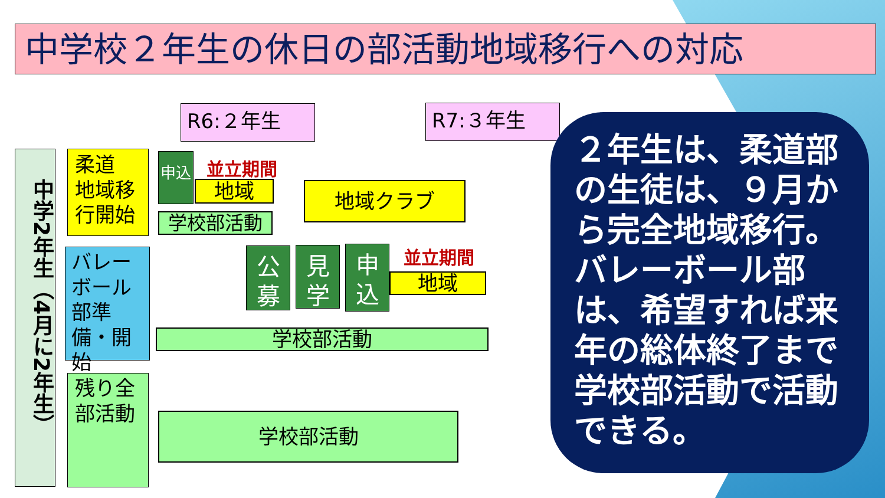中学校２年生の休日の部活動地域移行への対応
R6:２年生 R7:３年生
中学2年生（4月に2年生）
柔道
地域移行開始
バレーボール部準備・開始
残り全部活動
申込 並立期間
地域
学校部活動
地域クラブ
公募
見学
申込
並立期間
地域
学校部活動
学校部活動
２年生は、柔道部の生徒は、９月から完全地域移行。バレーボール部は、希望すれば来年の総体終了まで学校部活動で活動できる。